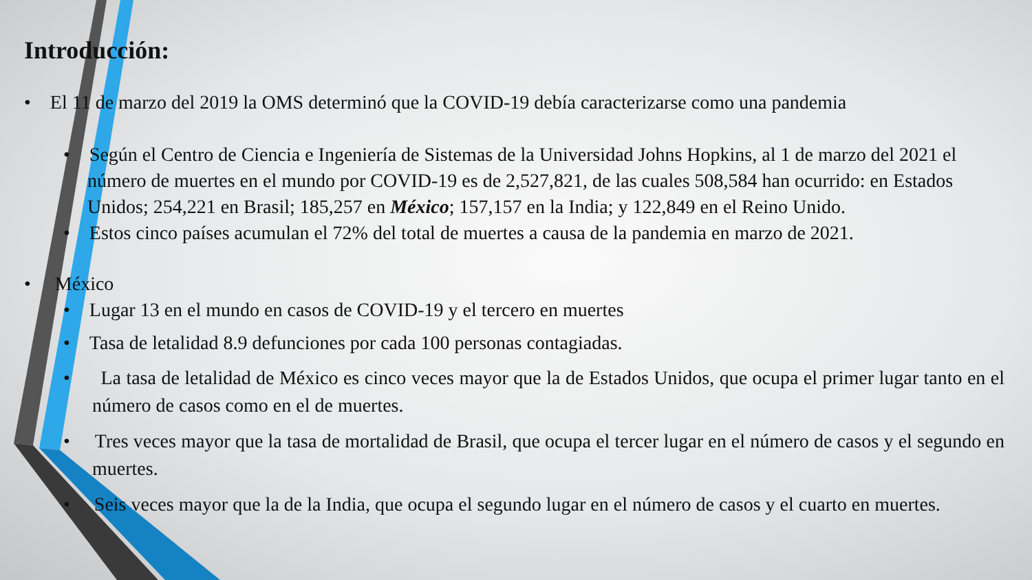Introducción:
• El 11 de marzo del 2019 la OMS determinó que la COVID-19 debía caracterizarse como una pandemia
• Según el Centro de Ciencia e Ingeniería de Sistemas de la Universidad Johns Hopkins, al 1 de marzo del 2021 el número de muertes en el mundo por COVID-19 es de 2,527,821, de las cuales 508,584 han ocurrido: en Estados Unidos; 254,221 en Brasil; 185,257 en México; 157,157 en la India; y 122,849 en el Reino Unido.
• Estos cinco países acumulan el 72% del total de muertes a causa de la pandemia en marzo de 2021.
• México
• Lugar 13 en el mundo en casos de COVID-19 y el tercero en muertes
• Tasa de letalidad 8.9 defunciones por cada 100 personas contagiadas.
• La tasa de letalidad de México es cinco veces mayor que la de Estados Unidos, que ocupa el primer lugar tanto en el número de casos como en el de muertes.
• Tres veces mayor que la tasa de mortalidad de Brasil, que ocupa el tercer lugar en el número de casos y el segundo en muertes.
• Seis veces mayor que la de la India, que ocupa el segundo lugar en el número de casos y el cuarto en muertes.